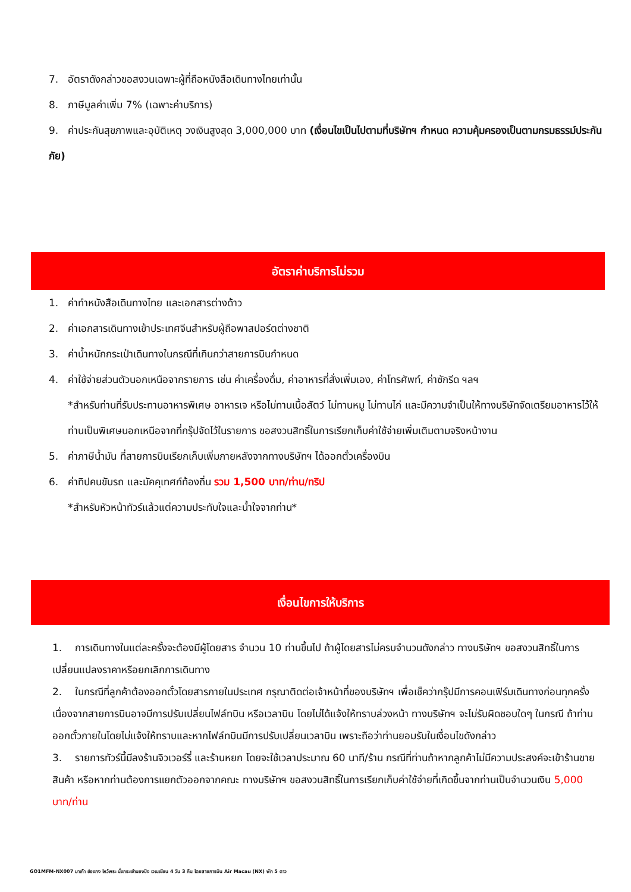7. อัตราดังกล่าวขอสงวนเฉพาะผู้ที่ถือหนังสือเดินทางไทยเท่านั้น
8. ภาษีมูลค่าเพิ่ม 7% (เฉพาะค่าบริการ)
9. ค่าประกันสุขภาพและอุบัติเหตุ วงเงินสูงสุด 3,000,000 บาท (เงื่อนไขเป็นไปตามที่บริษัทฯ กำหนด ความคุ้มครองเป็นตามกรมธรรม์ประกันภัย)
อัตราค่าบริการไม่รวม
1. ค่าทำหนังสือเดินทางไทย และเอกสารต่างด้าว
2. ค่าเอกสารเดินทางเข้าประเทศจีนสำหรับผู้ถือพาสปอร์ตต่างชาติ
3. ค่าน้ำหนักกระเป๋าเดินทางในกรณีที่เกินกว่าสายการบินกำหนด
4. ค่าใช้จ่ายส่วนตัวนอกเหนือจากรายการ เช่น ค่าเครื่องดื่ม, ค่าอาหารที่สั่งเพิ่มเอง, ค่าโทรศัพท์, ค่าซักรีด ฯลฯ
*สำหรับท่านที่รับประทานอาหารพิเศษ อาหารเจ หรือไม่ทานเนื้อสัตว์ ไม่ทานหมู ไม่ทานไก่ และมีความจำเป็นให้ทางบริษัทจัดเตรียมอาหารไว้ให้ท่านเป็นพิเศษนอกเหนือจากที่กรุ๊ปจัดไว้ในรายการ ขอสงวนสิทธิ์ในการเรียกเก็บค่าใช้จ่ายเพิ่มเติมตามจริงหน้างาน
5. ค่าภาษีน้ำมัน ที่สายการบินเรียกเก็บเพิ่มภายหลังจากทางบริษัทฯ ได้ออกตั๋วเครื่องบิน
6. ค่าทิปคนขับรถ และมัคคุเทศก์ท้องถิ่น รวม 1,500 บาท/ท่าน/ทริป
*สำหรับหัวหน้าทัวร์แล้วแต่ความประทับใจและน้ำใจจากท่าน*
เงื่อนไขการให้บริการ
1. การเดินทางในแต่ละครั้งจะต้องมีผู้โดยสาร จำนวน 10 ท่านขึ้นไป ถ้าผู้โดยสารไม่ครบจำนวนดังกล่าว ทางบริษัทฯ ขอสงวนสิทธิ์ในการเปลี่ยนแปลงราคาหรือยกเลิกการเดินทาง
2. ในกรณีที่ลูกค้าต้องออกตั๋วโดยสารภายในประเทศ กรุณาติดต่อเจ้าหน้าที่ของบริษัทฯ เพื่อเช็คว่ากรุ๊ปมีการคอนเฟิร์มเดินทางก่อนทุกครั้ง เนื่องจากสายการบินอาจมีการปรับเปลี่ยนไฟล์ทบิน หรือเวลาบิน โดยไม่ได้แจ้งให้ทราบล่วงหน้า ทางบริษัทฯ จะไม่รับผิดชอบใดๆ ในกรณี ถ้าท่านออกตั๋วภายในโดยไม่แจ้งให้ทราบและหากไฟล์ทบินมีการปรับเปลี่ยนเวลาบิน เพราะถือว่าท่านยอมรับในเงื่อนไขดังกล่าว
3. รายการทัวร์นี้มีลงร้านจิวเวอร์รี่ และร้านหยก โดยจะใช้เวลาประมาณ 60 นาที/ร้าน กรณีที่ท่านถ้าหากลูกค้าไม่มีความประสงค์จะเข้าร้านขายสินค้า หรือหากท่านต้องการแยกตัวออกจากคณะ ทางบริษัทฯ ขอสงวนสิทธิ์ในการเรียกเก็บค่าใช้จ่ายที่เกิดขึ้นจากท่านเป็นจำนวนเงิน 5,000 บาท/ท่าน
GO1MFM-NX007 มาเก๊า ฮ่องกง ไหว้พระ นั่งกระเช้านองปิง เวเนเชียน 4 วัน 3 คืน โดยสายการบิน Air Macau (NX) พัก 5 ดาว